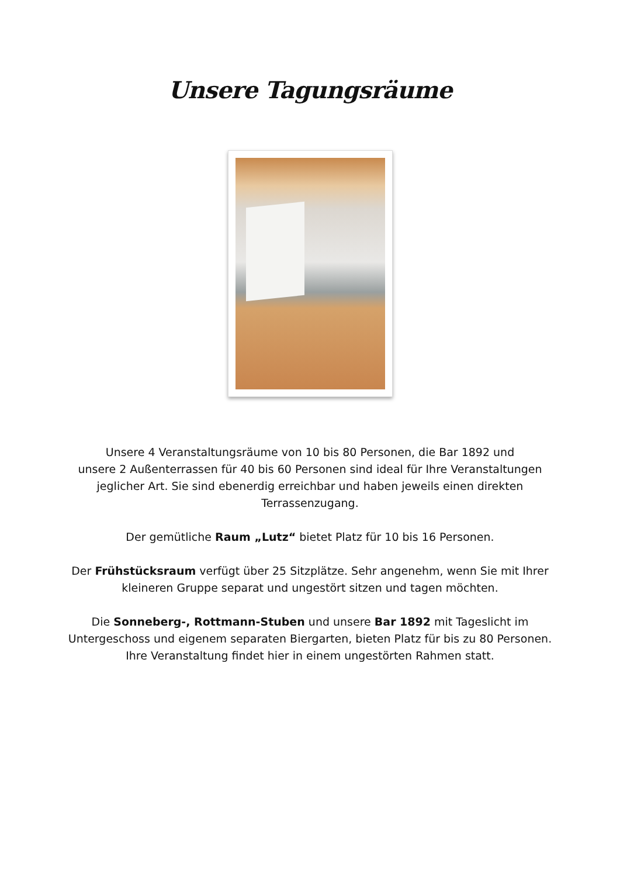Unsere Tagungsräume
Unsere 4 Veranstaltungsräume von 10 bis 80 Personen, die Bar 1892 und
unsere 2 Außenterrassen für 40 bis 60 Personen sind ideal für Ihre Veranstaltungen
jeglicher Art. Sie sind ebenerdig erreichbar und haben jeweils einen direkten
Terrassenzugang.
Der gemütliche Raum „Lutz“ bietet Platz für 10 bis 16 Personen.
Der Frühstücksraum verfügt über 25 Sitzplätze. Sehr angenehm, wenn Sie mit Ihrer
kleineren Gruppe separat und ungestört sitzen und tagen möchten.
Die Sonneberg-, Rottmann-Stuben und unsere Bar 1892 mit Tageslicht im
Untergeschoss und eigenem separaten Biergarten, bieten Platz für bis zu 80 Personen.
Ihre Veranstaltung findet hier in einem ungestörten Rahmen statt.